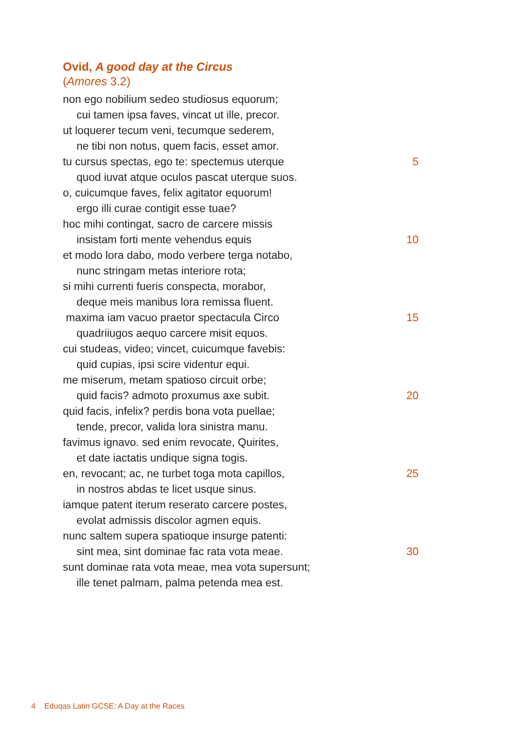Ovid, A good day at the Circus
(Amores 3.2)
non ego nobilium sedeo studiosus equorum;
cui tamen ipsa faves, vincat ut ille, precor.
ut loquerer tecum veni, tecumque sederem,
ne tibi non notus, quem facis, esset amor.
tu cursus spectas, ego te: spectemus uterque 5
quod iuvat atque oculos pascat uterque suos.
o, cuicumque faves, felix agitator equorum!
ergo illi curae contigit esse tuae?
hoc mihi contingat, sacro de carcere missis
insistam forti mente vehendus equis 10
et modo lora dabo, modo verbere terga notabo,
nunc stringam metas interiore rota;
si mihi currenti fueris conspecta, morabor,
deque meis manibus lora remissa fluent.
maxima iam vacuo praetor spectacula Circo 15
quadriiugos aequo carcere misit equos.
cui studeas, video; vincet, cuicumque favebis:
quid cupias, ipsi scire videntur equi.
me miserum, metam spatioso circuit orbe;
quid facis? admoto proxumus axe subit. 20
quid facis, infelix? perdis bona vota puellae;
tende, precor, valida lora sinistra manu.
favimus ignavo. sed enim revocate, Quirites,
et date iactatis undique signa togis.
en, revocant; ac, ne turbet toga mota capillos, 25
in nostros abdas te licet usque sinus.
iamque patent iterum reserato carcere postes,
evolat admissis discolor agmen equis.
nunc saltem supera spatioque insurge patenti:
sint mea, sint dominae fac rata vota meae. 30
sunt dominae rata vota meae, mea vota supersunt;
ille tenet palmam, palma petenda mea est.
4 Eduqas Latin GCSE: A Day at the Races